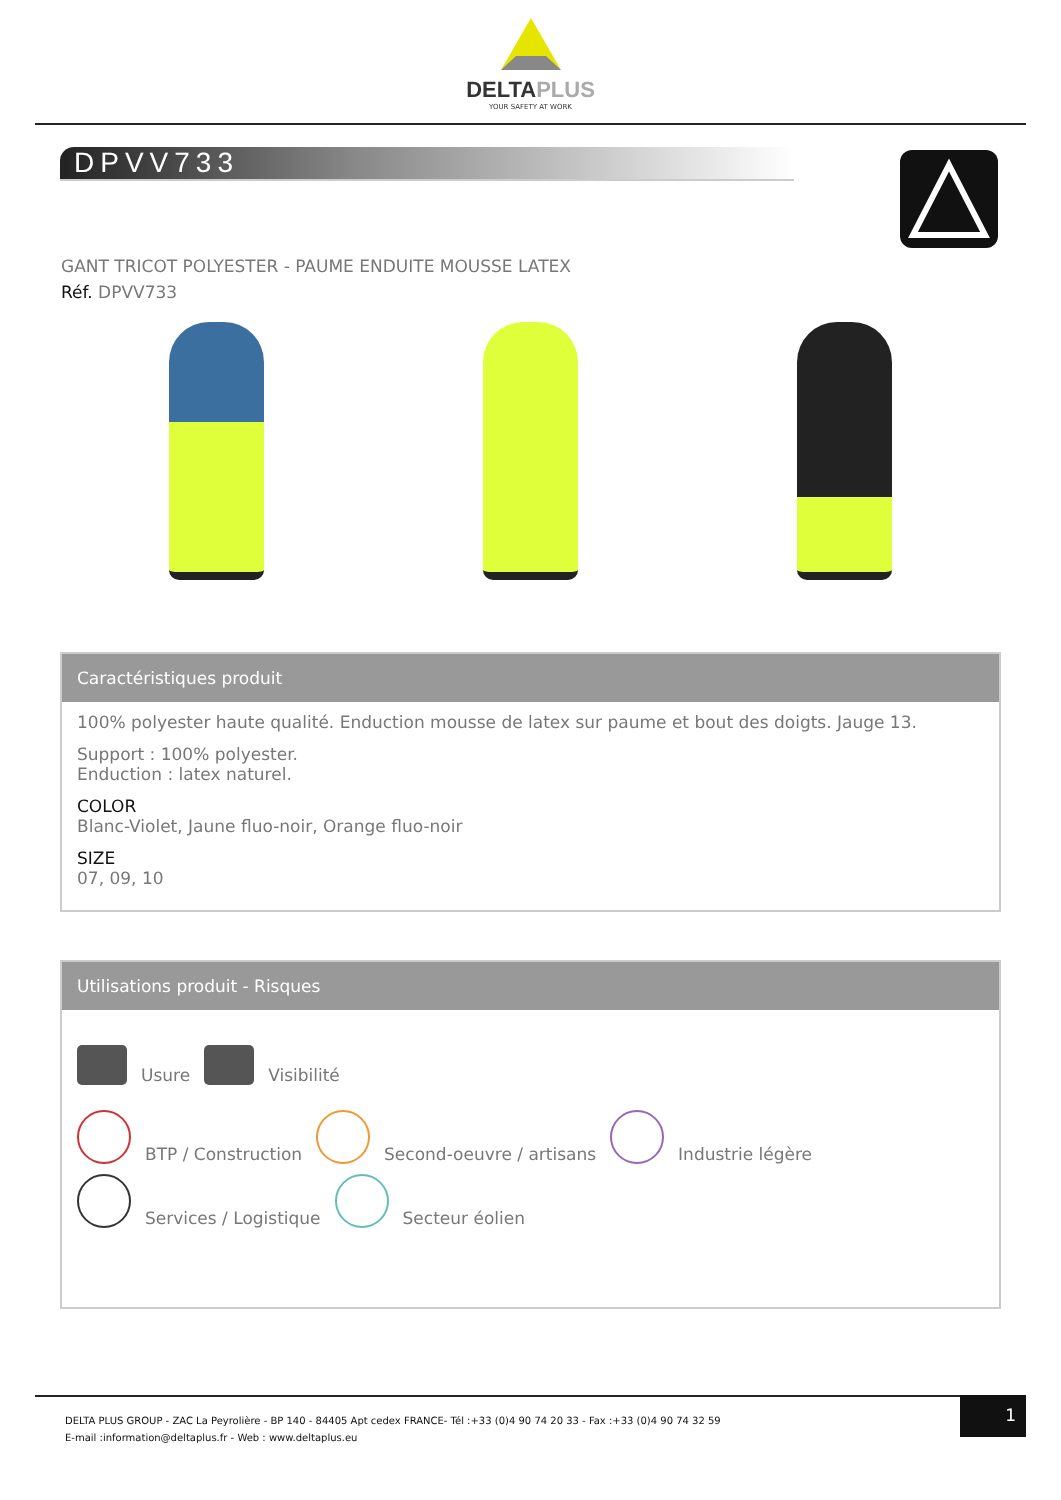DELTAPLUS
YOUR SAFETY AT WORK
DPVV733
GANT TRICOT POLYESTER - PAUME ENDUITE MOUSSE LATEX
Réf. DPVV733
Caractéristiques produit
100% polyester haute qualité. Enduction mousse de latex sur paume et bout des doigts. Jauge 13.
Support : 100% polyester.
Enduction : latex naturel.
COLOR
Blanc-Violet, Jaune fluo-noir, Orange fluo-noir
SIZE
07, 09, 10
Utilisations produit - Risques
Usure Visibilité
BTP / Construction Second-oeuvre / artisans Industrie légère
Services / Logistique Secteur éolien
DELTA PLUS GROUP - ZAC La Peyrolière - BP 140 - 84405 Apt cedex FRANCE- Tél :+33 (0)4 90 74 20 33 - Fax :+33 (0)4 90 74 32 59
E-mail :information@deltaplus.fr - Web : www.deltaplus.eu
1